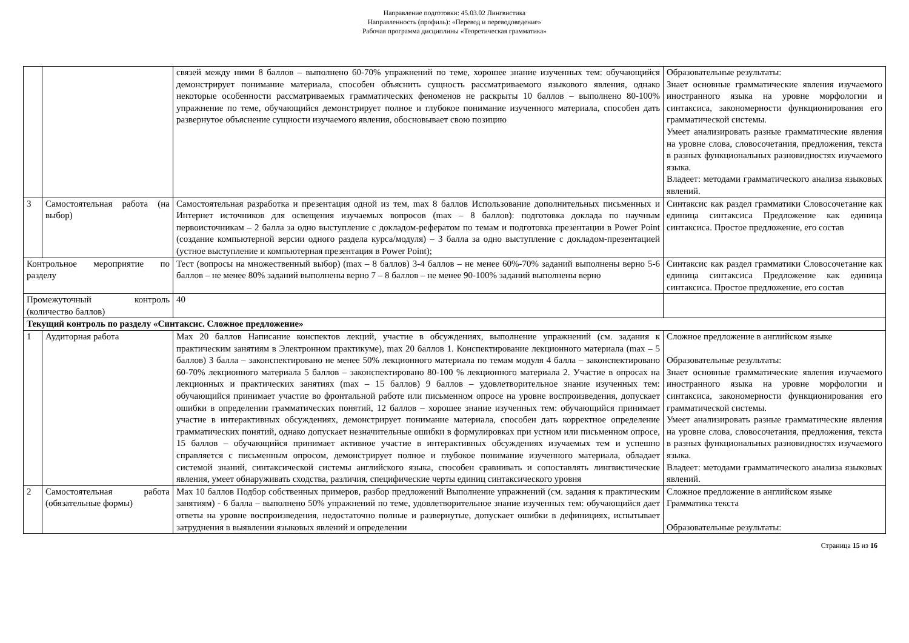Направление подготовки: 45.03.02 Лингвистика
Направленность (профиль): «Перевод и переводоведение»
Рабочая программа дисциплины «Теоретическая грамматика»
| | | связей между ними 8 баллов – выполнено 60-70% упражнений по теме, хорошее знание изученных тем: обучающийся демонстрирует понимание материала, способен объяснить сущность рассматриваемого языкового явления, однако некоторые особенности рассматриваемых грамматических феноменов не раскрыты 10 баллов – выполнено 80-100% упражнение по теме, обучающийся демонстрирует полное и глубокое понимание изученного материала, способен дать развернутое объяснение сущности изучаемого явления, обосновывает свою позицию | Образовательные результаты: Знает основные грамматические явления изучаемого иностранного языка на уровне морфологии и синтаксиса, закономерности функционирования его грамматической системы. Умеет анализировать разные грамматические явления на уровне слова, словосочетания, предложения, текста в разных функциональных разновидностях изучаемого языка. Владеет: методами грамматического анализа языковых явлений. |
| 3 | Самостоятельная работа (на выбор) | Самостоятельная разработка и презентация одной из тем, max 8 баллов Использование дополнительных письменных и Интернет источников для освещения изучаемых вопросов (max – 8 баллов): подготовка доклада по научным первоисточникам – 2 балла за одно выступление с докладом-рефератом по темам и подготовка презентации в Power Point (создание компьютерной версии одного раздела курса/модуля) – 3 балла за одно выступление с докладом-презентацией (устное выступление и компьютерная презентация в Power Point); | Синтаксис как раздел грамматики Словосочетание как единица синтаксиса Предложение как единица синтаксиса. Простое предложение, его состав |
| Контрольное мероприятие по разделу | | Тест (вопросы на множественный выбор) (max – 8 баллов) 3-4 баллов – не менее 60%-70% заданий выполнены верно 5-6 баллов – не менее 80% заданий выполнены верно 7 – 8 баллов – не менее 90-100% заданий выполнены верно | Синтаксис как раздел грамматики Словосочетание как единица синтаксиса Предложение как единица синтаксиса. Простое предложение, его состав |
| Промежуточный контроль (количество баллов) | | 40 | |
| Текущий контроль по разделу «Синтаксис. Сложное предложение» | | | |
| 1 | Аудиторная работа | Max 20 баллов Написание конспектов лекций, участие в обсуждениях, выполнение упражнений (см. задания к практическим занятиям в Электронном практикуме), max 20 баллов 1. Конспектирование лекционного материала (max – 5 баллов) 3 балла – законспектировано не менее 50% лекционного материала по темам модуля 4 балла – законспектировано 60-70% лекционного материала 5 баллов – законспектировано 80-100 % лекционного материала 2. Участие в опросах на лекционных и практических занятиях (max – 15 баллов) 9 баллов – удовлетворительное знание изученных тем: обучающийся принимает участие во фронтальной работе или письменном опросе на уровне воспроизведения, допускает ошибки в определении грамматических понятий, 12 баллов – хорошее знание изученных тем: обучающийся принимает участие в интерактивных обсуждениях, демонстрирует понимание материала, способен дать корректное определение грамматических понятий, однако допускает незначительные ошибки в формулировках при устном или письменном опросе, 15 баллов – обучающийся принимает активное участие в интерактивных обсуждениях изучаемых тем и успешно справляется с письменным опросом, демонстрирует полное и глубокое понимание изученного материала, обладает системой знаний, синтаксической системы английского языка, способен сравнивать и сопоставлять лингвистические явления, умеет обнаруживать сходства, различия, специфические черты единиц синтаксического уровня | Сложное предложение в английском языке Образовательные результаты: Знает основные грамматические явления изучаемого иностранного языка на уровне морфологии и синтаксиса, закономерности функционирования его грамматической системы. Умеет анализировать разные грамматические явления на уровне слова, словосочетания, предложения, текста в разных функциональных разновидностях изучаемого языка. Владеет: методами грамматического анализа языковых явлений. |
| 2 | Самостоятельная работа (обязательные формы) | Max 10 баллов Подбор собственных примеров, разбор предложений Выполнение упражнений (см. задания к практическим занятиям) - 6 балла – выполнено 50% упражнений по теме, удовлетворительное знание изученных тем: обучающийся дает ответы на уровне воспроизведения, недостаточно полные и развернутые, допускает ошибки в дефинициях, испытывает затруднения в выявлении языковых явлений и определении | Сложное предложение в английском языке Грамматика текста Образовательные результаты: |
Страница 15 из 16